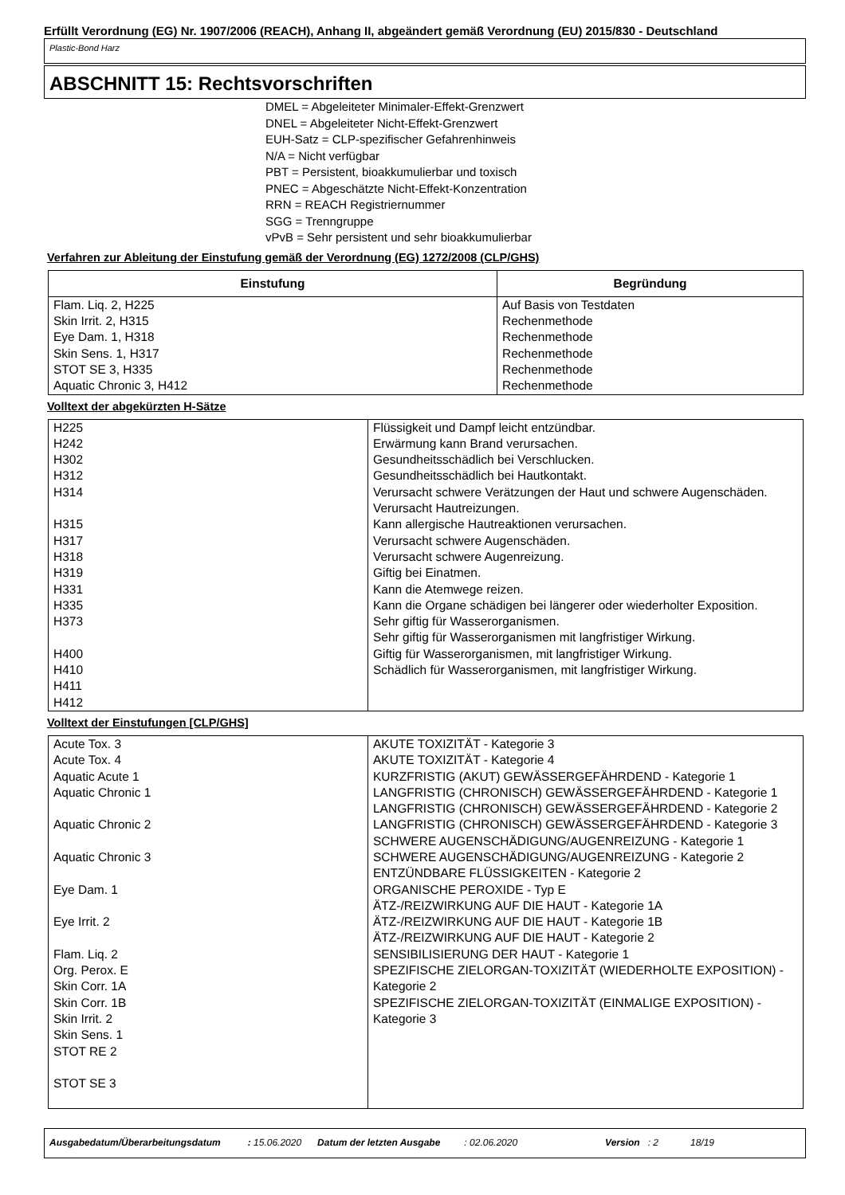Erfüllt Verordnung (EG) Nr. 1907/2006 (REACH), Anhang II, abgeändert gemäß Verordnung (EU) 2015/830 - Deutschland
Plastic-Bond Harz
ABSCHNITT 15: Rechtsvorschriften
DMEL = Abgeleiteter Minimaler-Effekt-Grenzwert
DNEL = Abgeleiteter Nicht-Effekt-Grenzwert
EUH-Satz = CLP-spezifischer Gefahrenhinweis
N/A = Nicht verfügbar
PBT = Persistent, bioakkumulierbar und toxisch
PNEC = Abgeschätzte Nicht-Effekt-Konzentration
RRN = REACH Registriernummer
SGG = Trenngruppe
vPvB = Sehr persistent und sehr bioakkumulierbar
Verfahren zur Ableitung der Einstufung gemäß der Verordnung (EG) 1272/2008 (CLP/GHS)
| Einstufung | Begründung |
| --- | --- |
| Flam. Liq. 2, H225 Skin Irrit. 2, H315 Eye Dam. 1, H318 Skin Sens. 1, H317 STOT SE 3, H335 Aquatic Chronic 3, H412 | Auf Basis von Testdaten Rechenmethode Rechenmethode Rechenmethode Rechenmethode Rechenmethode |
Volltext der abgekürzten H-Sätze
| H225 H242 H302 H312 H314 H315 H317 H318 H319 H331 H335 H373 H400 H410 H411 H412 | Flüssigkeit und Dampf leicht entzündbar. Erwärmung kann Brand verursachen. Gesundheitsschädlich bei Verschlucken. Gesundheitsschädlich bei Hautkontakt. Verursacht schwere Verätzungen der Haut und schwere Augenschäden. Verursacht Hautreizungen. Kann allergische Hautreaktionen verursachen. Verursacht schwere Augenschäden. Verursacht schwere Augenreizung. Giftig bei Einatmen. Kann die Atemwege reizen. Kann die Organe schädigen bei längerer oder wiederholter Exposition. Sehr giftig für Wasserorganismen. Sehr giftig für Wasserorganismen mit langfristiger Wirkung. Giftig für Wasserorganismen, mit langfristiger Wirkung. Schädlich für Wasserorganismen, mit langfristiger Wirkung. |
Volltext der Einstufungen [CLP/GHS]
| Acute Tox. 3 Acute Tox. 4 Aquatic Acute 1 Aquatic Chronic 1 Aquatic Chronic 2 Aquatic Chronic 3 Eye Dam. 1 Eye Irrit. 2 Flam. Liq. 2 Org. Perox. E Skin Corr. 1A Skin Corr. 1B Skin Irrit. 2 Skin Sens. 1 STOT RE 2 STOT SE 3 | AKUTE TOXIZITÄT - Kategorie 3 AKUTE TOXIZITÄT - Kategorie 4 KURZFRISTIG (AKUT) GEWÄSSERGEFÄHRDEND - Kategorie 1 LANGFRISTIG (CHRONISCH) GEWÄSSERGEFÄHRDEND - Kategorie 1 LANGFRISTIG (CHRONISCH) GEWÄSSERGEFÄHRDEND - Kategorie 2 LANGFRISTIG (CHRONISCH) GEWÄSSERGEFÄHRDEND - Kategorie 3 SCHWERE AUGENSCHÄDIGUNG/AUGENREIZUNG - Kategorie 1 SCHWERE AUGENSCHÄDIGUNG/AUGENREIZUNG - Kategorie 2 ENTZÜNDBARE FLÜSSIGKEITEN - Kategorie 2 ORGANISCHE PEROXIDE - Typ E ÄTZ-/REIZWIRKUNG AUF DIE HAUT - Kategorie 1A ÄTZ-/REIZWIRKUNG AUF DIE HAUT - Kategorie 1B ÄTZ-/REIZWIRKUNG AUF DIE HAUT - Kategorie 2 SENSIBILISIERUNG DER HAUT - Kategorie 1 SPEZIFISCHE ZIELORGAN-TOXIZITÄT (WIEDERHOLTE EXPOSITION) - Kategorie 2 SPEZIFISCHE ZIELORGAN-TOXIZITÄT (EINMALIGE EXPOSITION) - Kategorie 3 |
Ausgabedatum/Überarbeitungsdatum : 15.06.2020 Datum der letzten Ausgabe : 02.06.2020 Version : 2 18/19